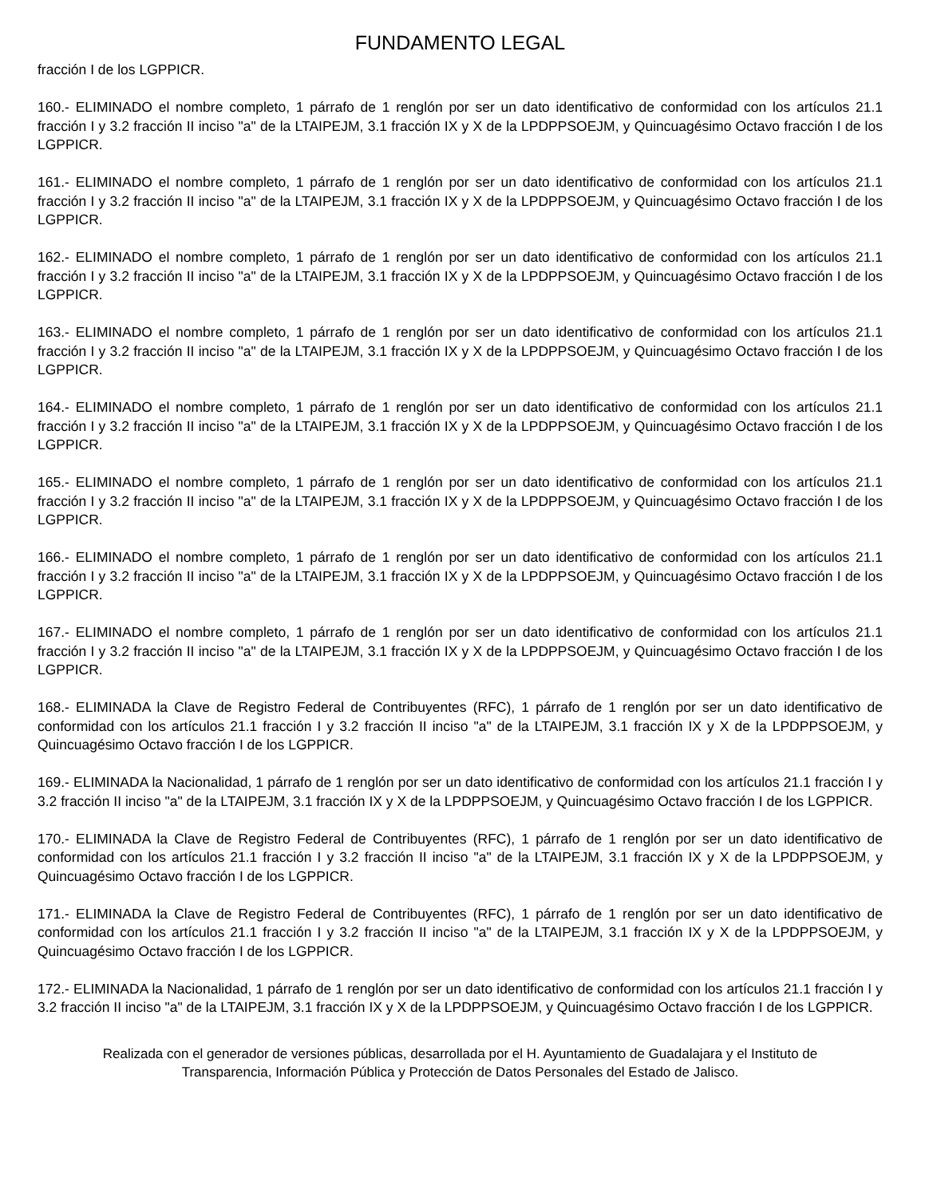FUNDAMENTO LEGAL
fracción I de los LGPPICR.
160.- ELIMINADO el nombre completo, 1 párrafo de 1 renglón por ser un dato identificativo de conformidad con los artículos 21.1 fracción I y 3.2 fracción II inciso "a" de la LTAIPEJM, 3.1 fracción IX y X de la LPDPPSOEJM, y Quincuagésimo Octavo fracción I de los LGPPICR.
161.- ELIMINADO el nombre completo, 1 párrafo de 1 renglón por ser un dato identificativo de conformidad con los artículos 21.1 fracción I y 3.2 fracción II inciso "a" de la LTAIPEJM, 3.1 fracción IX y X de la LPDPPSOEJM, y Quincuagésimo Octavo fracción I de los LGPPICR.
162.- ELIMINADO el nombre completo, 1 párrafo de 1 renglón por ser un dato identificativo de conformidad con los artículos 21.1 fracción I y 3.2 fracción II inciso "a" de la LTAIPEJM, 3.1 fracción IX y X de la LPDPPSOEJM, y Quincuagésimo Octavo fracción I de los LGPPICR.
163.- ELIMINADO el nombre completo, 1 párrafo de 1 renglón por ser un dato identificativo de conformidad con los artículos 21.1 fracción I y 3.2 fracción II inciso "a" de la LTAIPEJM, 3.1 fracción IX y X de la LPDPPSOEJM, y Quincuagésimo Octavo fracción I de los LGPPICR.
164.- ELIMINADO el nombre completo, 1 párrafo de 1 renglón por ser un dato identificativo de conformidad con los artículos 21.1 fracción I y 3.2 fracción II inciso "a" de la LTAIPEJM, 3.1 fracción IX y X de la LPDPPSOEJM, y Quincuagésimo Octavo fracción I de los LGPPICR.
165.- ELIMINADO el nombre completo, 1 párrafo de 1 renglón por ser un dato identificativo de conformidad con los artículos 21.1 fracción I y 3.2 fracción II inciso "a" de la LTAIPEJM, 3.1 fracción IX y X de la LPDPPSOEJM, y Quincuagésimo Octavo fracción I de los LGPPICR.
166.- ELIMINADO el nombre completo, 1 párrafo de 1 renglón por ser un dato identificativo de conformidad con los artículos 21.1 fracción I y 3.2 fracción II inciso "a" de la LTAIPEJM, 3.1 fracción IX y X de la LPDPPSOEJM, y Quincuagésimo Octavo fracción I de los LGPPICR.
167.- ELIMINADO el nombre completo, 1 párrafo de 1 renglón por ser un dato identificativo de conformidad con los artículos 21.1 fracción I y 3.2 fracción II inciso "a" de la LTAIPEJM, 3.1 fracción IX y X de la LPDPPSOEJM, y Quincuagésimo Octavo fracción I de los LGPPICR.
168.- ELIMINADA la Clave de Registro Federal de Contribuyentes (RFC), 1 párrafo de 1 renglón por ser un dato identificativo de conformidad con los artículos 21.1 fracción I y 3.2 fracción II inciso "a" de la LTAIPEJM, 3.1 fracción IX y X de la LPDPPSOEJM, y Quincuagésimo Octavo fracción I de los LGPPICR.
169.- ELIMINADA la Nacionalidad, 1 párrafo de 1 renglón por ser un dato identificativo de conformidad con los artículos 21.1 fracción I y 3.2 fracción II inciso "a" de la LTAIPEJM, 3.1 fracción IX y X de la LPDPPSOEJM, y Quincuagésimo Octavo fracción I de los LGPPICR.
170.- ELIMINADA la Clave de Registro Federal de Contribuyentes (RFC), 1 párrafo de 1 renglón por ser un dato identificativo de conformidad con los artículos 21.1 fracción I y 3.2 fracción II inciso "a" de la LTAIPEJM, 3.1 fracción IX y X de la LPDPPSOEJM, y Quincuagésimo Octavo fracción I de los LGPPICR.
171.- ELIMINADA la Clave de Registro Federal de Contribuyentes (RFC), 1 párrafo de 1 renglón por ser un dato identificativo de conformidad con los artículos 21.1 fracción I y 3.2 fracción II inciso "a" de la LTAIPEJM, 3.1 fracción IX y X de la LPDPPSOEJM, y Quincuagésimo Octavo fracción I de los LGPPICR.
172.- ELIMINADA la Nacionalidad, 1 párrafo de 1 renglón por ser un dato identificativo de conformidad con los artículos 21.1 fracción I y 3.2 fracción II inciso "a" de la LTAIPEJM, 3.1 fracción IX y X de la LPDPPSOEJM, y Quincuagésimo Octavo fracción I de los LGPPICR.
Realizada con el generador de versiones públicas, desarrollada por el H. Ayuntamiento de Guadalajara y el Instituto de
Transparencia, Información Pública y Protección de Datos Personales del Estado de Jalisco.